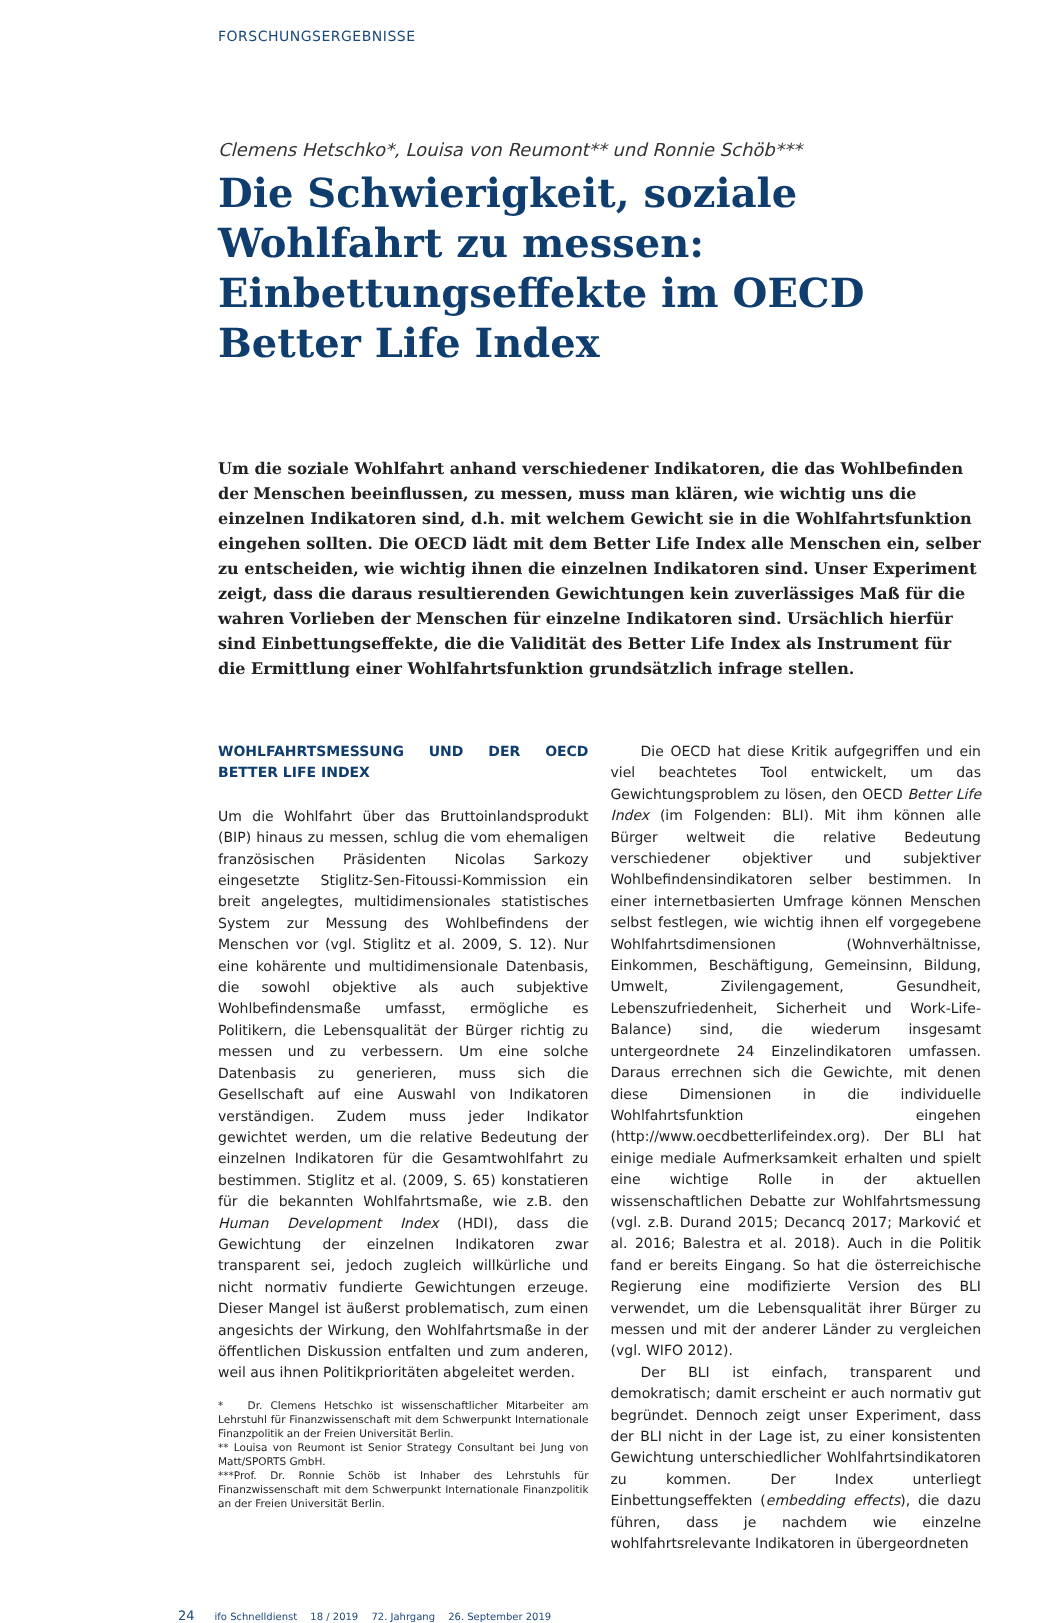FORSCHUNGSERGEBNISSE
Clemens Hetschko*, Louisa von Reumont** und Ronnie Schöb***
Die Schwierigkeit, soziale Wohlfahrt zu messen: Einbettungseffekte im OECD Better Life Index
Um die soziale Wohlfahrt anhand verschiedener Indikatoren, die das Wohlbefinden der Menschen beeinflussen, zu messen, muss man klären, wie wichtig uns die einzelnen Indikatoren sind, d.h. mit welchem Gewicht sie in die Wohlfahrtsfunktion eingehen sollten. Die OECD lädt mit dem Better Life Index alle Menschen ein, selber zu entscheiden, wie wichtig ihnen die einzelnen Indikatoren sind. Unser Experiment zeigt, dass die daraus resultierenden Gewichtungen kein zuverlässiges Maß für die wahren Vorlieben der Menschen für einzelne Indikatoren sind. Ursächlich hierfür sind Einbettungseffekte, die die Validität des Better Life Index als Instrument für die Ermittlung einer Wohlfahrtsfunktion grundsätzlich infrage stellen.
WOHLFAHRTSMESSUNG UND DER OECD BETTER LIFE INDEX
Um die Wohlfahrt über das Bruttoinlandsprodukt (BIP) hinaus zu messen, schlug die vom ehemaligen französischen Präsidenten Nicolas Sarkozy eingesetzte Stiglitz-Sen-Fitoussi-Kommission ein breit angelegtes, multidimensionales statistisches System zur Messung des Wohlbefindens der Menschen vor (vgl. Stiglitz et al. 2009, S. 12). Nur eine kohärente und multidimensionale Datenbasis, die sowohl objektive als auch subjektive Wohlbefindensmaße umfasst, ermögliche es Politikern, die Lebensqualität der Bürger richtig zu messen und zu verbessern. Um eine solche Datenbasis zu generieren, muss sich die Gesellschaft auf eine Auswahl von Indikatoren verständigen. Zudem muss jeder Indikator gewichtet werden, um die relative Bedeutung der einzelnen Indikatoren für die Gesamtwohlfahrt zu bestimmen. Stiglitz et al. (2009, S. 65) konstatieren für die bekannten Wohlfahrtsmaße, wie z.B. den Human Development Index (HDI), dass die Gewichtung der einzelnen Indikatoren zwar transparent sei, jedoch zugleich willkürliche und nicht normativ fundierte Gewichtungen erzeuge. Dieser Mangel ist äußerst problematisch, zum einen angesichts der Wirkung, den Wohlfahrtsmaße in der öffentlichen Diskussion entfalten und zum anderen, weil aus ihnen Politikprioritäten abgeleitet werden.
* Dr. Clemens Hetschko ist wissenschaftlicher Mitarbeiter am Lehrstuhl für Finanzwissenschaft mit dem Schwerpunkt Internationale Finanzpolitik an der Freien Universität Berlin.
** Louisa von Reumont ist Senior Strategy Consultant bei Jung von Matt/SPORTS GmbH.
***Prof. Dr. Ronnie Schöb ist Inhaber des Lehrstuhls für Finanzwissenschaft mit dem Schwerpunkt Internationale Finanzpolitik an der Freien Universität Berlin.
Die OECD hat diese Kritik aufgegriffen und ein viel beachtetes Tool entwickelt, um das Gewichtungsproblem zu lösen, den OECD Better Life Index (im Folgenden: BLI). Mit ihm können alle Bürger weltweit die relative Bedeutung verschiedener objektiver und subjektiver Wohlbefindensindikatoren selber bestimmen. In einer internetbasierten Umfrage können Menschen selbst festlegen, wie wichtig ihnen elf vorgegebene Wohlfahrtsdimensionen (Wohnverhältnisse, Einkommen, Beschäftigung, Gemeinsinn, Bildung, Umwelt, Zivilengagement, Gesundheit, Lebenszufriedenheit, Sicherheit und Work-Life-Balance) sind, die wiederum insgesamt untergeordnete 24 Einzelindikatoren umfassen. Daraus errechnen sich die Gewichte, mit denen diese Dimensionen in die individuelle Wohlfahrtsfunktion eingehen (http://www.oecdbetterlifeindex.org). Der BLI hat einige mediale Aufmerksamkeit erhalten und spielt eine wichtige Rolle in der aktuellen wissenschaftlichen Debatte zur Wohlfahrtsmessung (vgl. z.B. Durand 2015; Decancq 2017; Marković et al. 2016; Balestra et al. 2018). Auch in die Politik fand er bereits Eingang. So hat die österreichische Regierung eine modifizierte Version des BLI verwendet, um die Lebensqualität ihrer Bürger zu messen und mit der anderer Länder zu vergleichen (vgl. WIFO 2012).
Der BLI ist einfach, transparent und demokratisch; damit erscheint er auch normativ gut begründet. Dennoch zeigt unser Experiment, dass der BLI nicht in der Lage ist, zu einer konsistenten Gewichtung unterschiedlicher Wohlfahrtsindikatoren zu kommen. Der Index unterliegt Einbettungseffekten (embedding effects), die dazu führen, dass je nachdem wie einzelne wohlfahrtsrelevante Indikatoren in übergeordneten
24 ifo Schnelldienst 18 / 2019 72. Jahrgang 26. September 2019